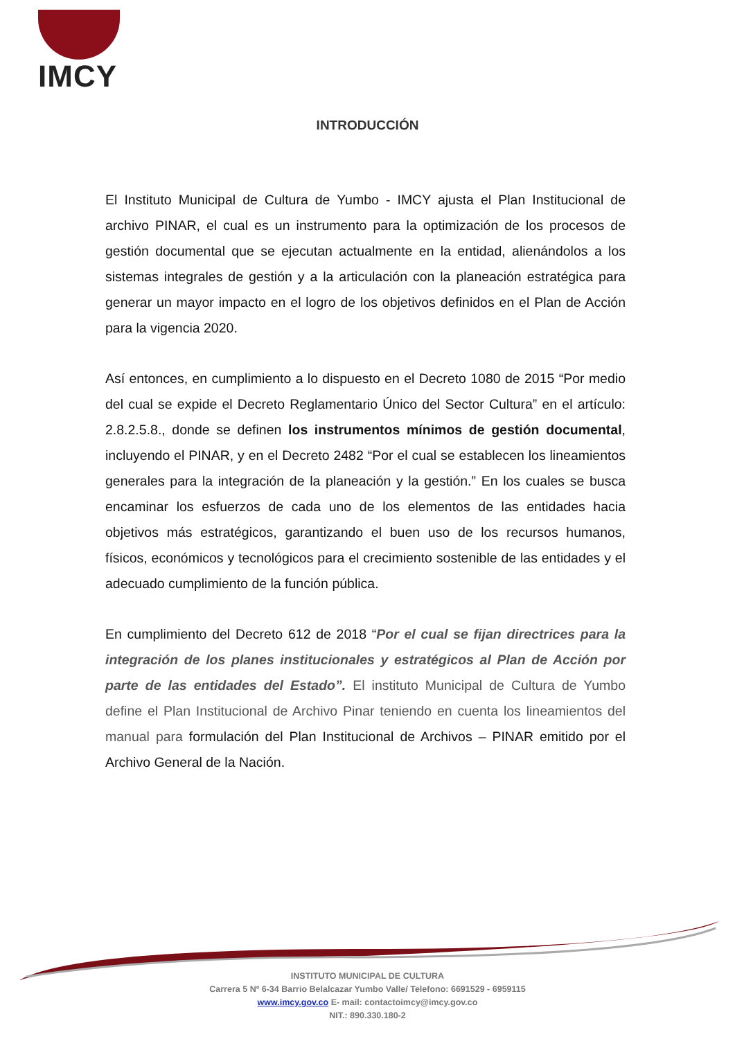IMCY
INTRODUCCIÓN
El Instituto Municipal de Cultura de Yumbo - IMCY ajusta el Plan Institucional de archivo PINAR, el cual es un instrumento para la optimización de los procesos de gestión documental que se ejecutan actualmente en la entidad, alienándolos a los sistemas integrales de gestión y a la articulación con la planeación estratégica para generar un mayor impacto en el logro de los objetivos definidos en el Plan de Acción para la vigencia 2020.
Así entonces, en cumplimiento a lo dispuesto en el Decreto 1080 de 2015 “Por medio del cual se expide el Decreto Reglamentario Único del Sector Cultura” en el artículo: 2.8.2.5.8., donde se definen los instrumentos mínimos de gestión documental, incluyendo el PINAR, y en el Decreto 2482 “Por el cual se establecen los lineamientos generales para la integración de la planeación y la gestión.” En los cuales se busca encaminar los esfuerzos de cada uno de los elementos de las entidades hacia objetivos más estratégicos, garantizando el buen uso de los recursos humanos, físicos, económicos y tecnológicos para el crecimiento sostenible de las entidades y el adecuado cumplimiento de la función pública.
En cumplimiento del Decreto 612 de 2018 “Por el cual se fijan directrices para la integración de los planes institucionales y estratégicos al Plan de Acción por parte de las entidades del Estado”. El instituto Municipal de Cultura de Yumbo define el Plan Institucional de Archivo Pinar teniendo en cuenta los lineamientos del manual para formulación del Plan Institucional de Archivos – PINAR emitido por el Archivo General de la Nación.
INSTITUTO MUNICIPAL DE CULTURA
Carrera 5 Nº 6-34 Barrio Belalcazar Yumbo Valle/ Telefono: 6691529 - 6959115
www.imcy.gov.co E- mail: contactoimcy@imcy.gov.co
NIT.: 890.330.180-2